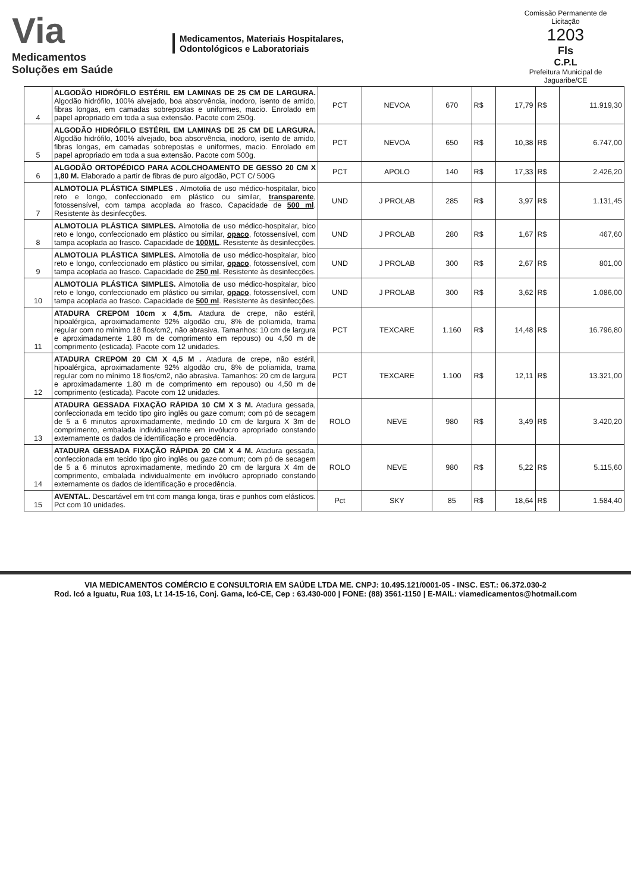Via
Medicamentos
Soluções em Saúde
Medicamentos, Materiais Hospitalares,
Odontológicos e Laboratoriais
Comissão Permanente de Licitação
1203
Fls
C.P.L
Prefeitura Municipal de Jaguaribe/CE
| 4 | ALGODÃO HIDRÓFILO ESTÉRIL EM LAMINAS DE 25 CM DE LARGURA. Algodão hidrófilo, 100% alvejado, boa absorvência, inodoro, isento de amido, fibras longas, em camadas sobrepostas e uniformes, macio. Enrolado em papel apropriado em toda a sua extensão. Pacote com 250g. | PCT | NEVOA | 670 | R$ | 17,79 | R$ | 11.919,30 |
| 5 | ALGODÃO HIDRÓFILO ESTÉRIL EM LAMINAS DE 25 CM DE LARGURA. Algodão hidrófilo, 100% alvejado, boa absorvência, inodoro, isento de amido, fibras longas, em camadas sobrepostas e uniformes, macio. Enrolado em papel apropriado em toda a sua extensão. Pacote com 500g. | PCT | NEVOA | 650 | R$ | 10,38 | R$ | 6.747,00 |
| 6 | ALGODÃO ORTOPÉDICO PARA ACOLCHOAMENTO DE GESSO 20 CM X 1,80 M. Elaborado a partir de fibras de puro algodão, PCT C/ 500G | PCT | APOLO | 140 | R$ | 17,33 | R$ | 2.426,20 |
| 7 | ALMOTOLIA PLÁSTICA SIMPLES . Almotolia de uso médico-hospitalar, bico reto e longo, confeccionado em plástico ou similar, transparente , fotossensível, com tampa acoplada ao frasco. Capacidade de 500 ml . Resistente às desinfecções. | UND | J PROLAB | 285 | R$ | 3,97 | R$ | 1.131,45 |
| 8 | ALMOTOLIA PLÁSTICA SIMPLES. Almotolia de uso médico-hospitalar, bico reto e longo, confeccionado em plástico ou similar, opaco , fotossensível, com tampa acoplada ao frasco. Capacidade de 100ML . Resistente às desinfecções. | UND | J PROLAB | 280 | R$ | 1,67 | R$ | 467,60 |
| 9 | ALMOTOLIA PLÁSTICA SIMPLES. Almotolia de uso médico-hospitalar, bico reto e longo, confeccionado em plástico ou similar, opaco , fotossensível, com tampa acoplada ao frasco. Capacidade de 250 ml . Resistente às desinfecções. | UND | J PROLAB | 300 | R$ | 2,67 | R$ | 801,00 |
| 10 | ALMOTOLIA PLÁSTICA SIMPLES. Almotolia de uso médico-hospitalar, bico reto e longo, confeccionado em plástico ou similar, opaco , fotossensível, com tampa acoplada ao frasco. Capacidade de 500 ml . Resistente às desinfecções. | UND | J PROLAB | 300 | R$ | 3,62 | R$ | 1.086,00 |
| 11 | ATADURA CREPOM 10cm x 4,5m. Atadura de crepe, não estéril, hipoalérgica, aproximadamente 92% algodão cru, 8% de poliamida, trama regular com no mínimo 18 fios/cm2, não abrasiva. Tamanhos: 10 cm de largura e aproximadamente 1.80 m de comprimento em repouso) ou 4,50 m de comprimento (esticada). Pacote com 12 unidades. | PCT | TEXCARE | 1.160 | R$ | 14,48 | R$ | 16.796,80 |
| 12 | ATADURA CREPOM 20 CM X 4,5 M . Atadura de crepe, não estéril, hipoalérgica, aproximadamente 92% algodão cru, 8% de poliamida, trama regular com no mínimo 18 fios/cm2, não abrasiva. Tamanhos: 20 cm de largura e aproximadamente 1.80 m de comprimento em repouso) ou 4,50 m de comprimento (esticada). Pacote com 12 unidades. | PCT | TEXCARE | 1.100 | R$ | 12,11 | R$ | 13.321,00 |
| 13 | ATADURA GESSADA FIXAÇÃO RÁPIDA 10 CM X 3 M. Atadura gessada, confeccionada em tecido tipo giro inglês ou gaze comum; com pó de secagem de 5 a 6 minutos aproximadamente, medindo 10 cm de largura X 3m de comprimento, embalada individualmente em invólucro apropriado constando externamente os dados de identificação e procedência. | ROLO | NEVE | 980 | R$ | 3,49 | R$ | 3.420,20 |
| 14 | ATADURA GESSADA FIXAÇÃO RÁPIDA 20 CM X 4 M. Atadura gessada, confeccionada em tecido tipo giro inglês ou gaze comum; com pó de secagem de 5 a 6 minutos aproximadamente, medindo 20 cm de largura X 4m de comprimento, embalada individualmente em invólucro apropriado constando externamente os dados de identificação e procedência. | ROLO | NEVE | 980 | R$ | 5,22 | R$ | 5.115,60 |
| 15 | AVENTAL. Descartável em tnt com manga longa, tiras e punhos com elásticos. Pct com 10 unidades. | Pct | SKY | 85 | R$ | 18,64 | R$ | 1.584,40 |
VIA MEDICAMENTOS COMÉRCIO E CONSULTORIA EM SAÚDE LTDA ME. CNPJ: 10.495.121/0001-05 - INSC. EST.: 06.372.030-2
Rod. Icó a Iguatu, Rua 103, Lt 14-15-16, Conj. Gama, Icó-CE, Cep : 63.430-000 | FONE: (88) 3561-1150 | E-MAIL: viamedicamentos@hotmail.com